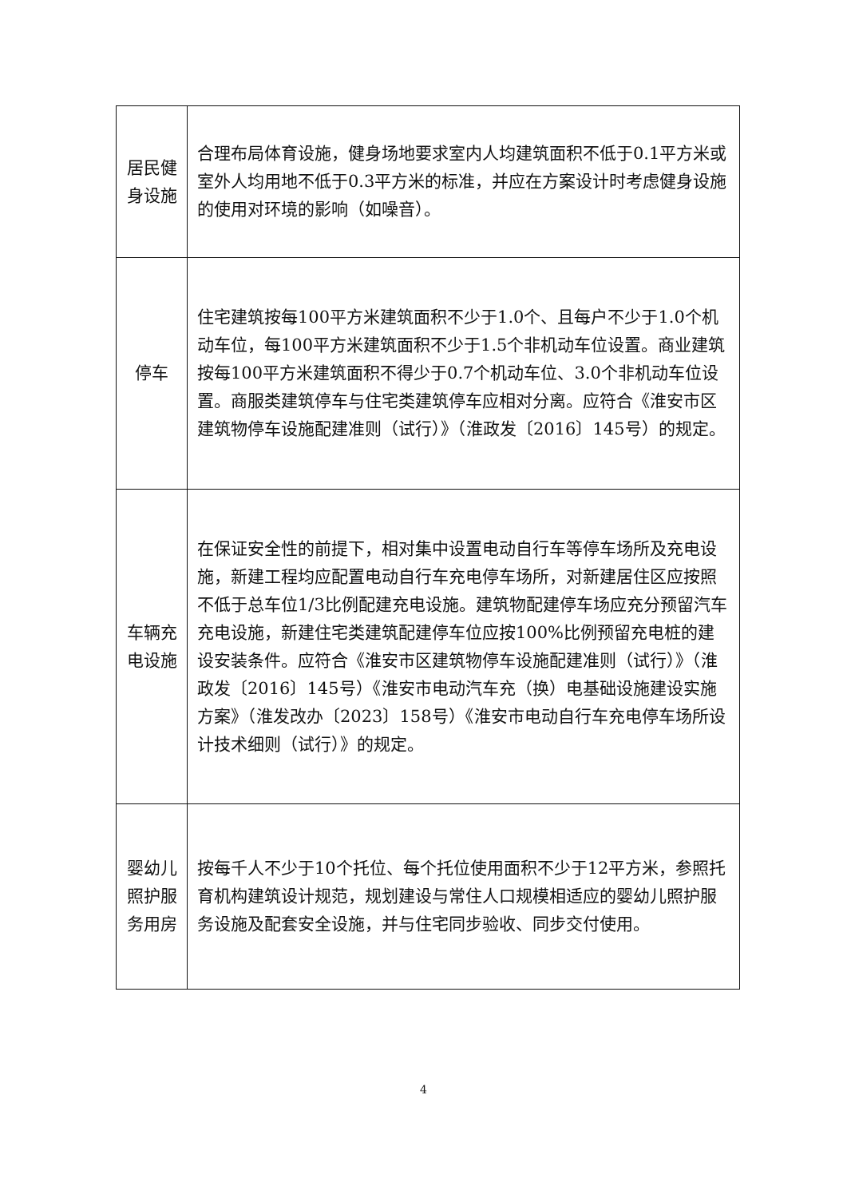| 居民健 身设施 | 合理布局体育设施，健身场地要求室内人均建筑面积不低于0.1平方米或室外人均用地不低于0.3平方米的标准，并应在方案设计时考虑健身设施的使用对环境的影响（如噪音）。 |
| 停车 | 住宅建筑按每100平方米建筑面积不少于1.0个、且每户不少于1.0个机动车位，每100平方米建筑面积不少于1.5个非机动车位设置。商业建筑按每100平方米建筑面积不得少于0.7个机动车位、3.0个非机动车位设置。商服类建筑停车与住宅类建筑停车应相对分离。应符合《淮安市区建筑物停车设施配建准则（试行）》（淮政发〔2016〕145号）的规定。 |
| 车辆充 电设施 | 在保证安全性的前提下，相对集中设置电动自行车等停车场所及充电设施，新建工程均应配置电动自行车充电停车场所，对新建居住区应按照不低于总车位1/3比例配建充电设施。建筑物配建停车场应充分预留汽车充电设施，新建住宅类建筑配建停车位应按100%比例预留充电桩的建设安装条件。应符合《淮安市区建筑物停车设施配建准则（试行）》（淮政发〔2016〕145号）《淮安市电动汽车充（换）电基础设施建设实施方案》（淮发改办〔2023〕158号）《淮安市电动自行车充电停车场所设计技术细则（试行）》的规定。 |
| 婴幼儿 照护服 务用房 | 按每千人不少于10个托位、每个托位使用面积不少于12平方米，参照托育机构建筑设计规范，规划建设与常住人口规模相适应的婴幼儿照护服务设施及配套安全设施，并与住宅同步验收、同步交付使用。 |
4